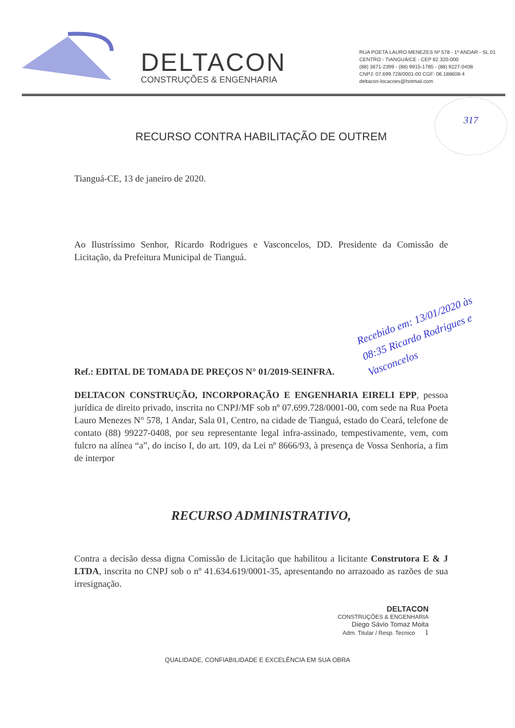DELTACON
CONSTRUÇÕES & ENGENHARIA
RUA POETA LAURO MENEZES Nº 578 - 1º ANDAR - SL 01
CENTRO - TIANGUÁ/CE - CEP 62.320-000
(88) 3671-2399 - (88) 9915-1785 - (88) 9227-0408
CNPJ: 07.699.728/0001-00 CGF: 06.188608-4
deltacon-locacoes@hotmail.com
317
RECURSO CONTRA HABILITAÇÃO DE OUTREM
Tianguá-CE, 13 de janeiro de 2020.
Ao Ilustríssimo Senhor, Ricardo Rodrigues e Vasconcelos, DD. Presidente da Comissão de Licitação, da Prefeitura Municipal de Tianguá.
Recebido em: 13/01/2020 às 08:35 Ricardo Rodrigues e Vasconcelos
Ref.: EDITAL DE TOMADA DE PREÇOS N° 01/2019-SEINFRA.
DELTACON CONSTRUÇÃO, INCORPORAÇÃO E ENGENHARIA EIRELI EPP, pessoa jurídica de direito privado, inscrita no CNPJ/MF sob nº 07.699.728/0001-00, com sede na Rua Poeta Lauro Menezes N° 578, 1 Andar, Sala 01, Centro, na cidade de Tianguá, estado do Ceará, telefone de contato (88) 99227-0408, por seu representante legal infra-assinado, tempestivamente, vem, com fulcro na alínea “a”, do inciso I, do art. 109, da Lei nº 8666/93, à presença de Vossa Senhoria, a fim de interpor
RECURSO ADMINISTRATIVO,
Contra a decisão dessa digna Comissão de Licitação que habilitou a licitante Construtora E & J LTDA, inscrita no CNPJ sob o nº 41.634.619/0001-35, apresentando no arrazoado as razões de sua irresignação.
DELTACON
CONSTRUÇÕES & ENGENHARIA
Diego Sávio Tomaz Moita
Adm. Titular / Resp. Tecnico 1
QUALIDADE, CONFIABILIDADE E EXCELÊNCIA EM SUA OBRA